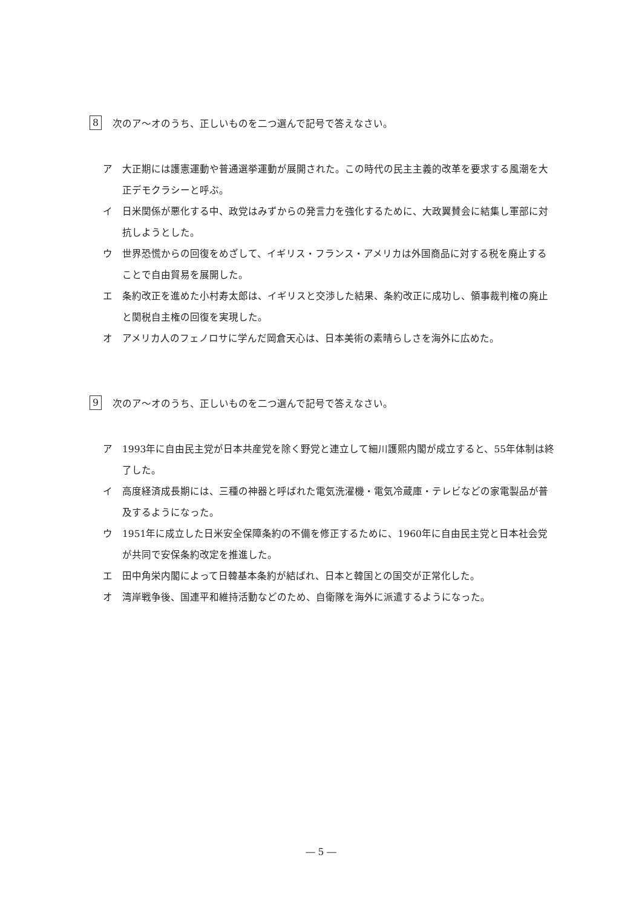8 次のア～オのうち、正しいものを二つ選んで記号で答えなさい。
ア 大正期には護憲運動や普通選挙運動が展開された。この時代の民主主義的改革を要求する風潮を大正デモクラシーと呼ぶ。
イ 日米関係が悪化する中、政党はみずからの発言力を強化するために、大政翼賛会に結集し軍部に対抗しようとした。
ウ 世界恐慌からの回復をめざして、イギリス・フランス・アメリカは外国商品に対する税を廃止することで自由貿易を展開した。
エ 条約改正を進めた小村寿太郎は、イギリスと交渉した結果、条約改正に成功し、領事裁判権の廃止と関税自主権の回復を実現した。
オ アメリカ人のフェノロサに学んだ岡倉天心は、日本美術の素晴らしさを海外に広めた。
9 次のア～オのうち、正しいものを二つ選んで記号で答えなさい。
ア 1993年に自由民主党が日本共産党を除く野党と連立して細川護熙内閣が成立すると、55年体制は終了した。
イ 高度経済成長期には、三種の神器と呼ばれた電気洗濯機・電気冷蔵庫・テレビなどの家電製品が普及するようになった。
ウ 1951年に成立した日米安全保障条約の不備を修正するために、1960年に自由民主党と日本社会党が共同で安保条約改定を推進した。
エ 田中角栄内閣によって日韓基本条約が結ばれ、日本と韓国との国交が正常化した。
オ 湾岸戦争後、国連平和維持活動などのため、自衛隊を海外に派遣するようになった。
― 5 ―